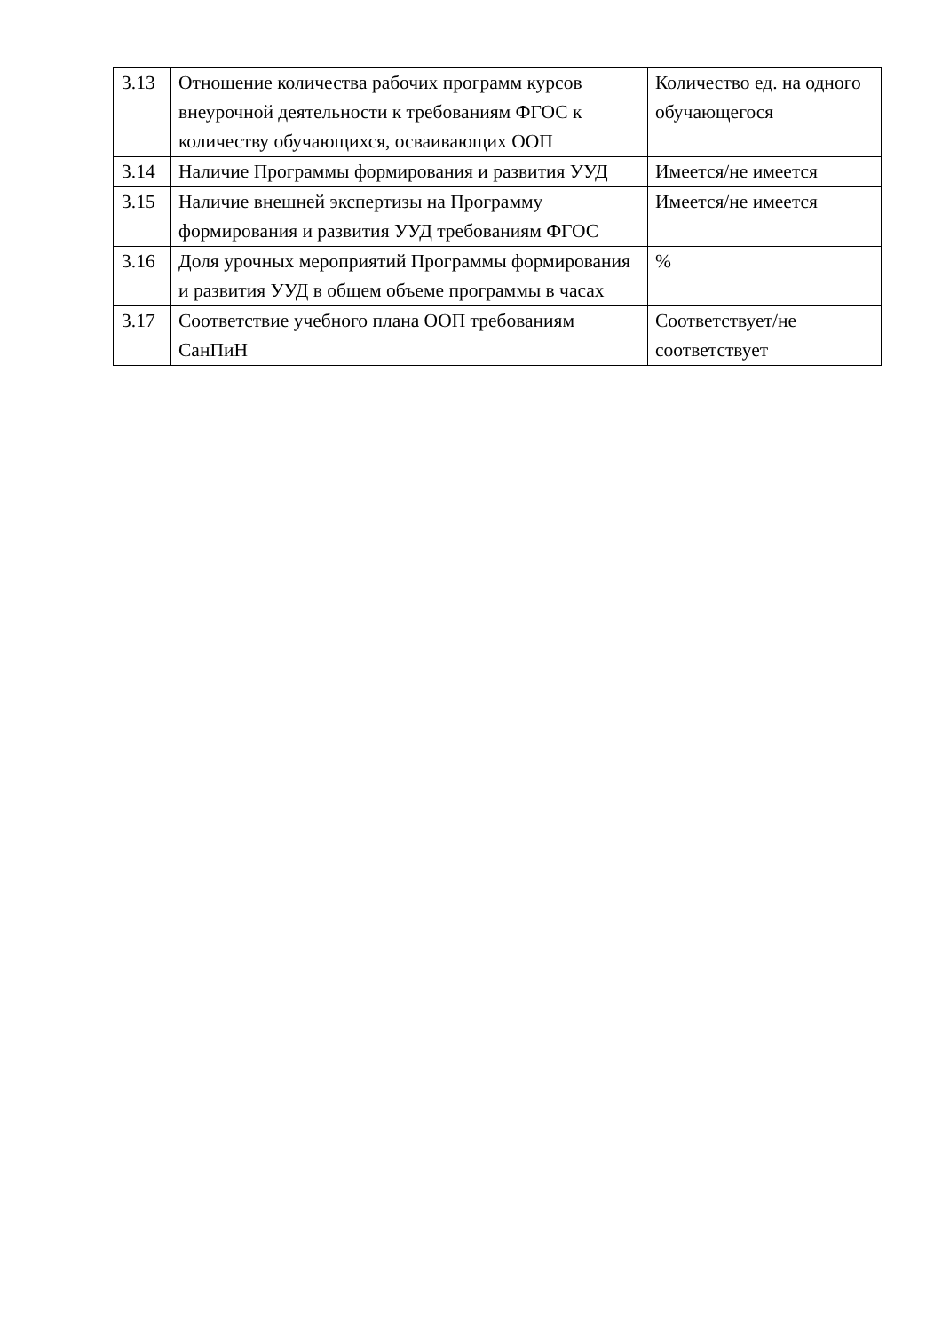| 3.13 | Отношение количества рабочих программ курсов внеурочной деятельности к требованиям ФГОС к количеству обучающихся, осваивающих ООП | Количество ед. на одного обучающегося |
| 3.14 | Наличие Программы формирования и развития УУД | Имеется/не имеется |
| 3.15 | Наличие внешней экспертизы на Программу формирования и развития УУД требованиям ФГОС | Имеется/не имеется |
| 3.16 | Доля урочных мероприятий Программы формирования и развития УУД в общем объеме программы в часах | % |
| 3.17 | Соответствие учебного плана ООП требованиям СанПиН | Соответствует/не соответствует |